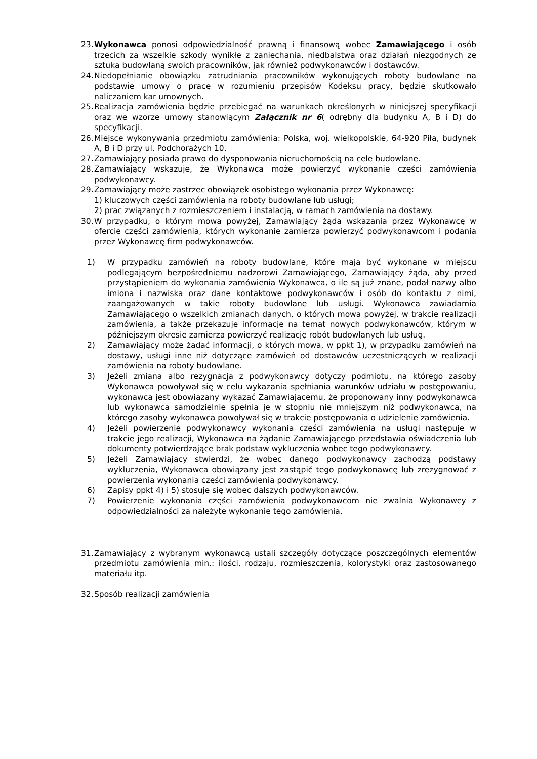23. Wykonawca ponosi odpowiedzialność prawną i finansową wobec Zamawiającego i osób trzecich za wszelkie szkody wynikłe z zaniechania, niedbalstwa oraz działań niezgodnych ze sztuką budowlaną swoich pracowników, jak również podwykonawców i dostawców.
24. Niedopełnianie obowiązku zatrudniania pracowników wykonujących roboty budowlane na podstawie umowy o pracę w rozumieniu przepisów Kodeksu pracy, będzie skutkowało naliczaniem kar umownych.
25. Realizacja zamówienia będzie przebiegać na warunkach określonych w niniejszej specyfikacji oraz we wzorze umowy stanowiącym Załącznik nr 6( odrębny dla budynku A, B i D) do specyfikacji.
26. Miejsce wykonywania przedmiotu zamówienia: Polska, woj. wielkopolskie, 64-920 Piła, budynek A, B i D przy ul. Podchorążych 10.
27. Zamawiający posiada prawo do dysponowania nieruchomością na cele budowlane.
28. Zamawiający wskazuje, że Wykonawca może powierzyć wykonanie części zamówienia podwykonawcy.
29. Zamawiający może zastrzec obowiązek osobistego wykonania przez Wykonawcę:
1) kluczowych części zamówienia na roboty budowlane lub usługi;
2) prac związanych z rozmieszczeniem i instalacją, w ramach zamówienia na dostawy.
30. W przypadku, o którym mowa powyżej, Zamawiający żąda wskazania przez Wykonawcę w ofercie części zamówienia, których wykonanie zamierza powierzyć podwykonawcom i podania przez Wykonawcę firm podwykonawców.
1) W przypadku zamówień na roboty budowlane, które mają być wykonane w miejscu podlegającym bezpośredniemu nadzorowi Zamawiającego, Zamawiający żąda, aby przed przystąpieniem do wykonania zamówienia Wykonawca, o ile są już znane, podał nazwy albo imiona i nazwiska oraz dane kontaktowe podwykonawców i osób do kontaktu z nimi, zaangażowanych w takie roboty budowlane lub usługi. Wykonawca zawiadamia Zamawiającego o wszelkich zmianach danych, o których mowa powyżej, w trakcie realizacji zamówienia, a także przekazuje informacje na temat nowych podwykonawców, którym w późniejszym okresie zamierza powierzyć realizację robót budowlanych lub usług.
2) Zamawiający może żądać informacji, o których mowa, w ppkt 1), w przypadku zamówień na dostawy, usługi inne niż dotyczące zamówień od dostawców uczestniczących w realizacji zamówienia na roboty budowlane.
3) Jeżeli zmiana albo rezygnacja z podwykonawcy dotyczy podmiotu, na którego zasoby Wykonawca powoływał się w celu wykazania spełniania warunków udziału w postępowaniu, wykonawca jest obowiązany wykazać Zamawiającemu, że proponowany inny podwykonawca lub wykonawca samodzielnie spełnia je w stopniu nie mniejszym niż podwykonawca, na którego zasoby wykonawca powoływał się w trakcie postępowania o udzielenie zamówienia.
4) Jeżeli powierzenie podwykonawcy wykonania części zamówienia na usługi następuje w trakcie jego realizacji, Wykonawca na żądanie Zamawiającego przedstawia oświadczenia lub dokumenty potwierdzające brak podstaw wykluczenia wobec tego podwykonawcy.
5) Jeżeli Zamawiający stwierdzi, że wobec danego podwykonawcy zachodzą podstawy wykluczenia, Wykonawca obowiązany jest zastąpić tego podwykonawcę lub zrezygnować z powierzenia wykonania części zamówienia podwykonawcy.
6) Zapisy ppkt 4) i 5) stosuje się wobec dalszych podwykonawców.
7) Powierzenie wykonania części zamówienia podwykonawcom nie zwalnia Wykonawcy z odpowiedzialności za należyte wykonanie tego zamówienia.
31. Zamawiający z wybranym wykonawcą ustali szczegóły dotyczące poszczególnych elementów przedmiotu zamówienia min.: ilości, rodzaju, rozmieszczenia, kolorystyki oraz zastosowanego materiału itp.
32. Sposób realizacji zamówienia